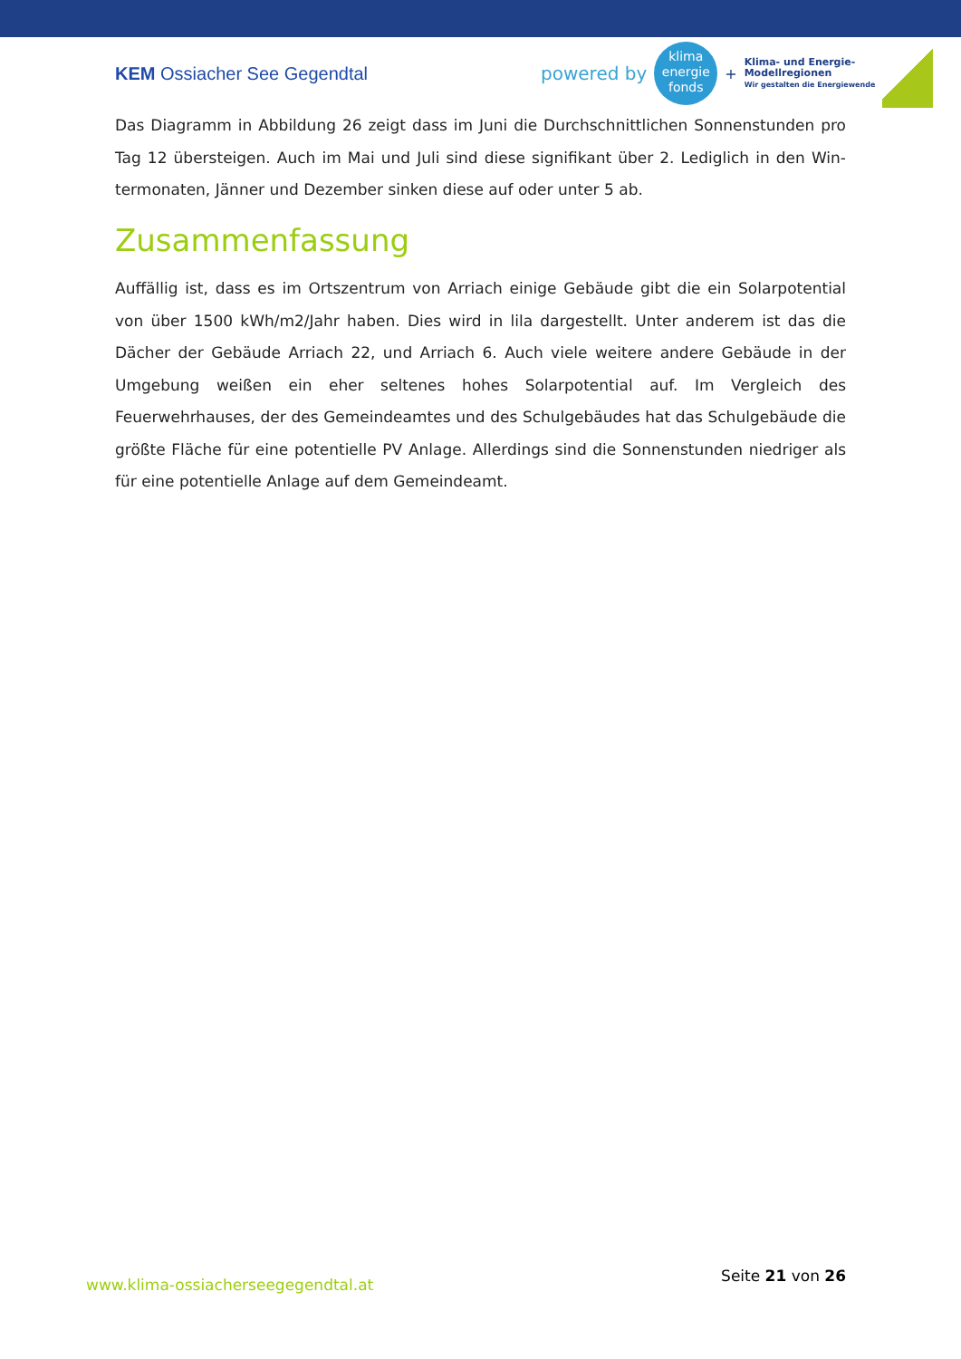KEM Ossiacher See Gegendtal
powered by
klima
energie
fonds
+
Klima- und Energie-
Modellregionen
Wir gestalten die Energiewende
Das Diagramm in Abbildung 26 zeigt dass im Juni die Durchschnittlichen Sonnenstunden pro Tag 12 übersteigen. Auch im Mai und Juli sind diese signifikant über 2. Lediglich in den Win­termonaten, Jänner und Dezember sinken diese auf oder unter 5 ab.
Zusammenfassung
Auffällig ist, dass es im Ortszentrum von Arriach einige Gebäude gibt die ein Solarpotential von über 1500 kWh/m2/Jahr haben. Dies wird in lila dargestellt. Unter anderem ist das die Dächer der Gebäude Arriach 22, und Arriach 6. Auch viele weitere andere Gebäude in der Umgebung weißen ein eher seltenes hohes Solarpotential auf. Im Vergleich des Feuerwehrhauses, der des Gemeindeamtes und des Schulgebäudes hat das Schulgebäude die größte Fläche für eine po­tentielle PV Anlage. Allerdings sind die Sonnenstunden niedriger als für eine potentielle Anlage auf dem Gemeindeamt.
www.klima-ossiacherseegegendtal.at Seite 21 von 26